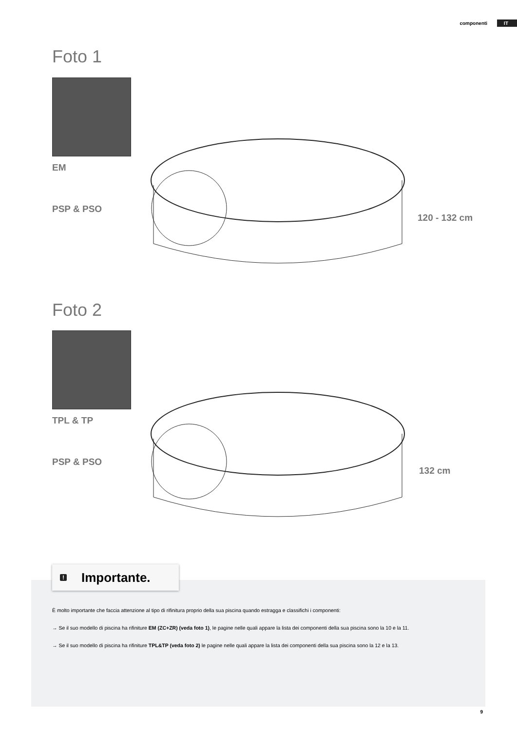componenti IT
Foto 1
EM
PSP & PSO
120 - 132 cm
Foto 2
TPL & TP
PSP & PSO
132 cm
! Importante.
È molto importante che faccia attenzione al tipo di rifinitura proprio della sua piscina quando estragga e classifichi i componenti:
→ Se il suo modello di piscina ha rifiniture EM (ZC+ZR) (veda foto 1), le pagine nelle quali appare la lista dei componenti della sua piscina sono la 10 e la 11.
→ Se il suo modello di piscina ha rifiniture TPL&TP (veda foto 2) le pagine nelle quali appare la lista dei componenti della sua piscina sono la 12 e la 13.
9